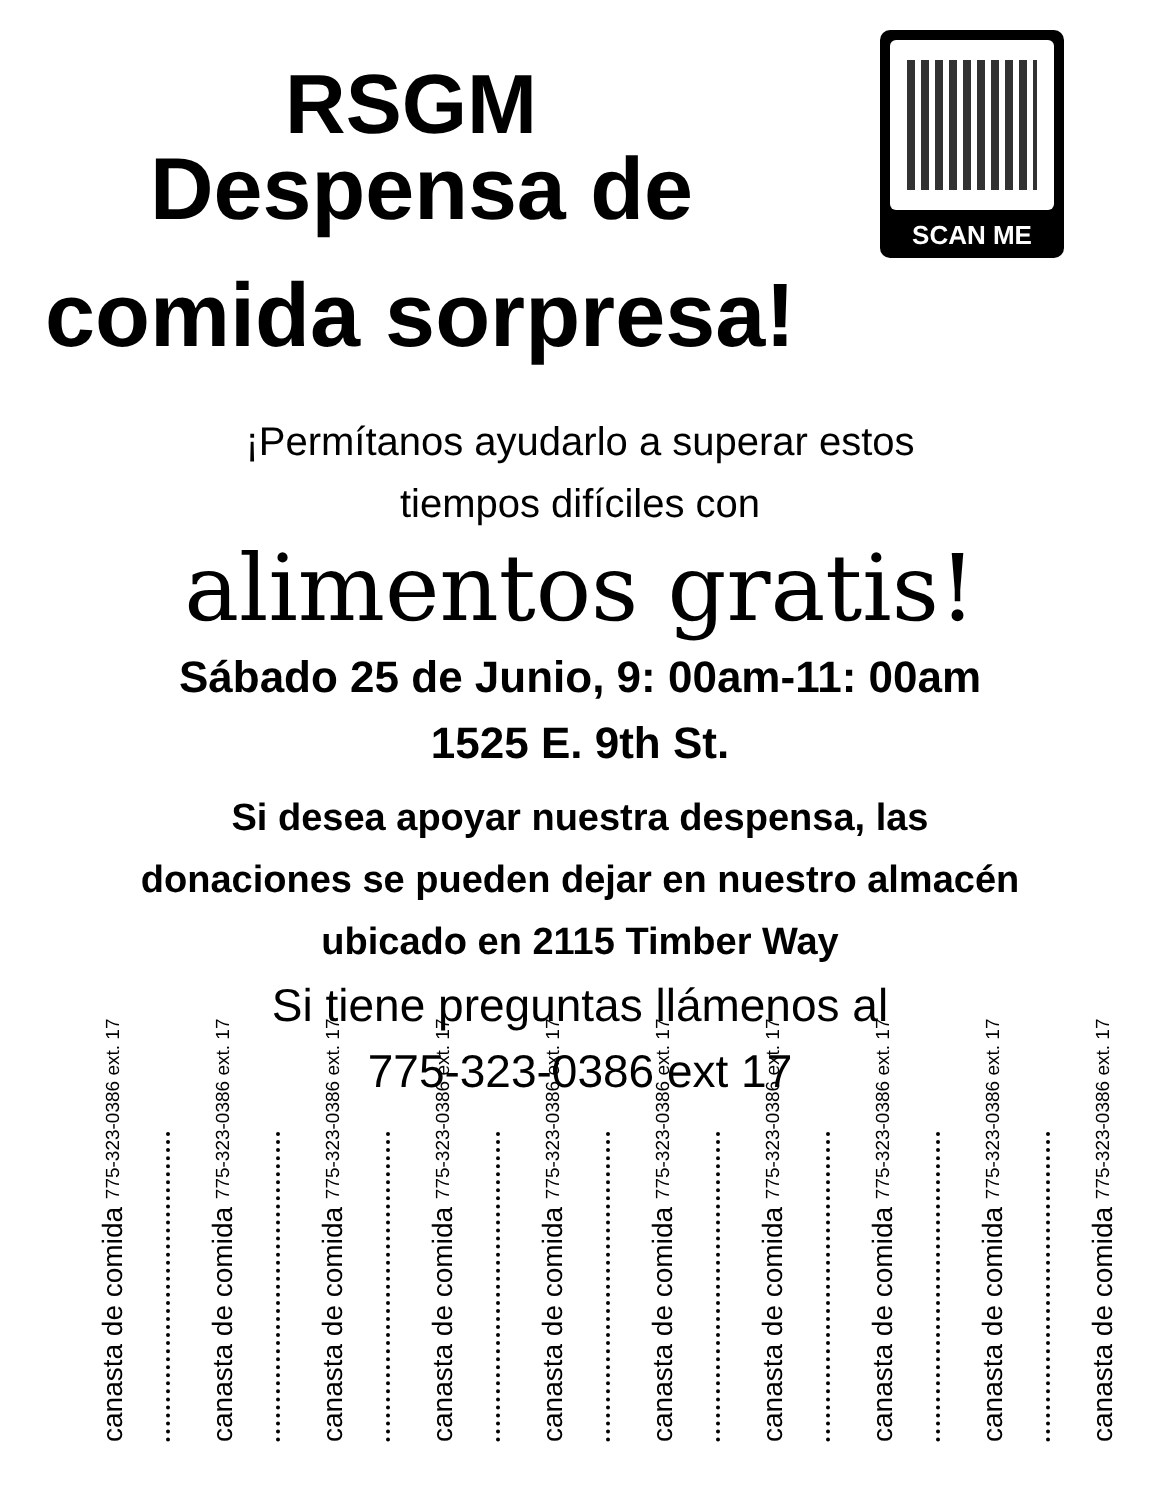RSGM
Despensa de
comida sorpresa!
SCAN ME
¡Permítanos ayudarlo a superar estos
tiempos difíciles con
alimentos gratis!
Sábado 25 de Junio, 9: 00am-11: 00am
1525 E. 9th St.
Si desea apoyar nuestra despensa, las
donaciones se pueden dejar en nuestro almacén
ubicado en 2115 Timber Way
Si tiene preguntas llámenos al
775-323-0386 ext 17
canasta de comida 775-323-0386 ext. 17
canasta de comida 775-323-0386 ext. 17
canasta de comida 775-323-0386 ext. 17
canasta de comida 775-323-0386 ext. 17
canasta de comida 775-323-0386 ext. 17
canasta de comida 775-323-0386 ext. 17
canasta de comida 775-323-0386 ext. 17
canasta de comida 775-323-0386 ext. 17
canasta de comida 775-323-0386 ext. 17
canasta de comida 775-323-0386 ext. 17